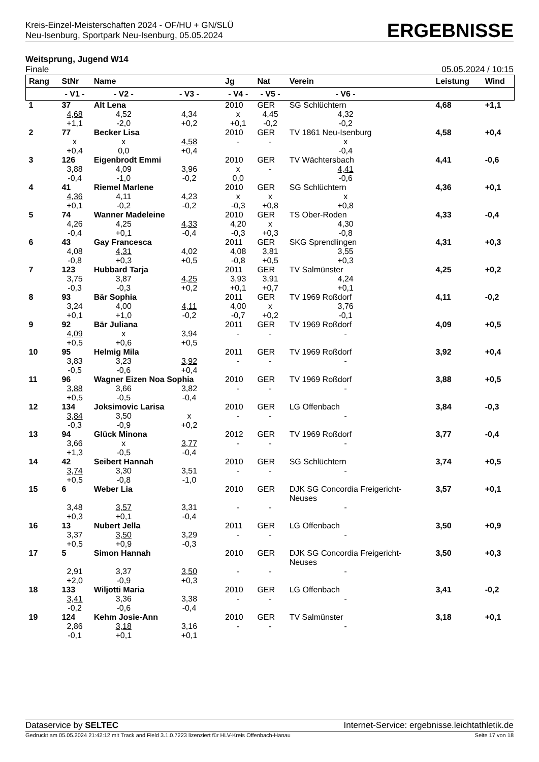Kreis-Einzel-Meisterschaften 2024 - OF/HU + GN/SLÜ
Neu-Isenburg, Sportpark Neu-Isenburg, 05.05.2024
ERGEBNISSE
Weitsprung, Jugend W14
Finale 05.05.2024 / 10:15
| Rang | StNr | Name | | Jg | Nat | Verein | | Leistung | Wind |
| --- | --- | --- | --- | --- | --- | --- | --- | --- | --- |
| | - V1 - | - V2 - | - V3 - | - V4 - | - V5 - | - V6 - | | | |
| 1 | 37 | Alt Lena | | 2010 | GER | SG Schlüchtern | | 4,68 | +1,1 |
| | 4,68 +1,1 | 4,52 -2,0 | 4,34 +0,2 | x +0,1 | 4,45 -0,2 | 4,32 -0,2 | | | |
| 2 | 77 | Becker Lisa | | 2010 | GER | TV 1861 Neu-Isenburg | | 4,58 | +0,4 |
| | x +0,4 | x 0,0 | 4,58 +0,4 | - | - | x -0,4 | | | |
| 3 | 126 | Eigenbrodt Emmi | | 2010 | GER | TV Wächtersbach | | 4,41 | -0,6 |
| | 3,88 -0,4 | 4,09 -1,0 | 3,96 -0,2 | x 0,0 | - | 4,41 -0,6 | | | |
| 4 | 41 | Riemel Marlene | | 2010 | GER | SG Schlüchtern | | 4,36 | +0,1 |
| | 4,36 +0,1 | 4,11 -0,2 | 4,23 -0,2 | x -0,3 | x +0,8 | x +0,8 | | | |
| 5 | 74 | Wanner Madeleine | | 2010 | GER | TS Ober-Roden | | 4,33 | -0,4 |
| | 4,26 -0,4 | 4,25 +0,1 | 4,33 -0,4 | 4,20 -0,3 | x +0,3 | 4,30 -0,8 | | | |
| 6 | 43 | Gay Francesca | | 2011 | GER | SKG Sprendlingen | | 4,31 | +0,3 |
| | 4,08 -0,8 | 4,31 +0,3 | 4,02 +0,5 | 4,08 -0,8 | 3,81 +0,5 | 3,55 +0,3 | | | |
| 7 | 123 | Hubbard Tarja | | 2011 | GER | TV Salmünster | | 4,25 | +0,2 |
| | 3,75 -0,3 | 3,87 -0,3 | 4,25 +0,2 | 3,93 +0,1 | 3,91 +0,7 | 4,24 +0,1 | | | |
| 8 | 93 | Bär Sophia | | 2011 | GER | TV 1969 Roßdorf | | 4,11 | -0,2 |
| | 3,24 +0,1 | 4,00 +1,0 | 4,11 -0,2 | 4,00 -0,7 | x +0,2 | 3,76 -0,1 | | | |
| 9 | 92 | Bär Juliana | | 2011 | GER | TV 1969 Roßdorf | | 4,09 | +0,5 |
| | 4,09 +0,5 | x +0,6 | 3,94 +0,5 | - | - | - | | | |
| 10 | 95 | Helmig Mila | | 2011 | GER | TV 1969 Roßdorf | | 3,92 | +0,4 |
| | 3,83 -0,5 | 3,23 -0,6 | 3,92 +0,4 | - | - | - | | | |
| 11 | 96 | Wagner Eizen Noa Sophia | | 2010 | GER | TV 1969 Roßdorf | | 3,88 | +0,5 |
| | 3,88 +0,5 | 3,66 -0,5 | 3,82 -0,4 | - | - | - | | | |
| 12 | 134 | Joksimovic Larisa | | 2010 | GER | LG Offenbach | | 3,84 | -0,3 |
| | 3,84 -0,3 | 3,50 -0,9 | x +0,2 | - | - | - | | | |
| 13 | 94 | Glück Minona | | 2012 | GER | TV 1969 Roßdorf | | 3,77 | -0,4 |
| | 3,66 +1,3 | x -0,5 | 3,77 -0,4 | - | - | - | | | |
| 14 | 42 | Seibert Hannah | | 2010 | GER | SG Schlüchtern | | 3,74 | +0,5 |
| | 3,74 +0,5 | 3,30 -0,8 | 3,51 -1,0 | - | - | - | | | |
| 15 | 6 | Weber Lia | | 2010 | GER | DJK SG Concordia Freigericht- Neuses | | 3,57 | +0,1 |
| | 3,48 +0,3 | 3,57 +0,1 | 3,31 -0,4 | - | - | - | | | |
| 16 | 13 | Nubert Jella | | 2011 | GER | LG Offenbach | | 3,50 | +0,9 |
| | 3,37 +0,5 | 3,50 +0,9 | 3,29 -0,3 | - | - | - | | | |
| 17 | 5 | Simon Hannah | | 2010 | GER | DJK SG Concordia Freigericht- Neuses | | 3,50 | +0,3 |
| | 2,91 +2,0 | 3,37 -0,9 | 3,50 +0,3 | - | - | - | | | |
| 18 | 133 | Wiljotti Maria | | 2010 | GER | LG Offenbach | | 3,41 | -0,2 |
| | 3,41 -0,2 | 3,36 -0,6 | 3,38 -0,4 | - | - | - | | | |
| 19 | 124 | Kehm Josie-Ann | | 2010 | GER | TV Salmünster | | 3,18 | +0,1 |
| | 2,86 -0,1 | 3,18 +0,1 | 3,16 +0,1 | - | - | - | | | |
Dataservice by SELTEC Internet-Service: ergebnisse.leichtathletik.de
Gedruckt am 05.05.2024 21:42:12 mit Track and Field 3.1.0.7223 lizenziert für HLV-Kreis Offenbach-Hanau Seite 17 von 18